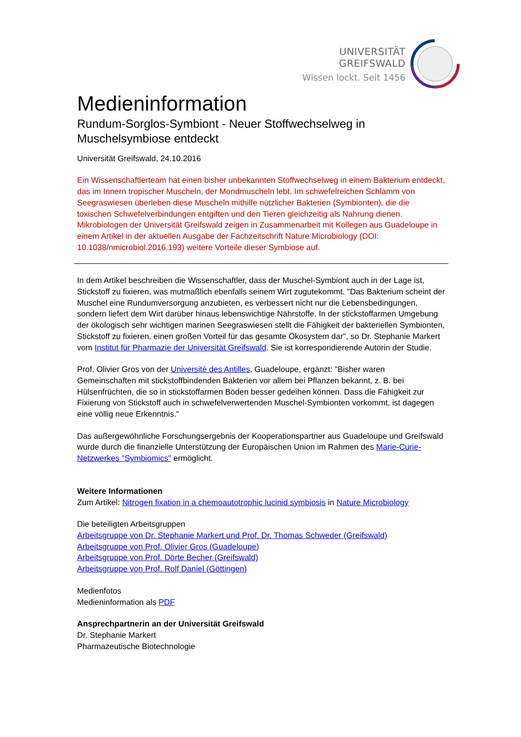UNIVERSITÄT GREIFSWALD
Wissen lockt. Seit 1456
Medieninformation
Rundum-Sorglos-Symbiont - Neuer Stoffwechselweg in Muschelsymbiose entdeckt
Universität Greifswald, 24.10.2016
Ein Wissenschaftlerteam hat einen bisher unbekannten Stoffwechselweg in einem Bakterium entdeckt, das im Innern tropischer Muscheln, der Mondmuscheln lebt. Im schwefelreichen Schlamm von Seegraswiesen überleben diese Muscheln mithilfe nützlicher Bakterien (Symbionten), die die toxischen Schwefelverbindungen entgiften und den Tieren gleichzeitig als Nahrung dienen. Mikrobiologen der Universität Greifswald zeigen in Zusammenarbeit mit Kollegen aus Guadeloupe in einem Artikel in der aktuellen Ausgabe der Fachzeitschrift Nature Microbiology (DOI: 10.1038/nmicrobiol.2016.193) weitere Vorteile dieser Symbiose auf.
In dem Artikel beschreiben die Wissenschaftler, dass der Muschel-Symbiont auch in der Lage ist, Stickstoff zu fixieren, was mutmaßlich ebenfalls seinem Wirt zugutekommt. "Das Bakterium scheint der Muschel eine Rundumversorgung anzubieten, es verbessert nicht nur die Lebensbedingungen, sondern liefert dem Wirt darüber hinaus lebenswichtige Nährstoffe. In der stickstoffarmen Umgebung der ökologisch sehr wichtigen marinen Seegraswiesen stellt die Fähigkeit der bakteriellen Symbionten, Stickstoff zu fixieren, einen großen Vorteil für das gesamte Ökosystem dar", so Dr. Stephanie Markert vom Institut für Pharmazie der Universität Greifswald. Sie ist korrespondierende Autorin der Studie.
Prof. Olivier Gros von der Université des Antilles, Guadeloupe, ergänzt: "Bisher waren Gemeinschaften mit stickstoffbindenden Bakterien vor allem bei Pflanzen bekannt, z. B. bei Hülsenfrüchten, die so in stickstoffarmen Böden besser gedeihen können. Dass die Fähigkeit zur Fixierung von Stickstoff auch in schwefelverwertenden Muschel-Symbionten vorkommt, ist dagegen eine völlig neue Erkenntnis."
Das außergewöhnliche Forschungsergebnis der Kooperationspartner aus Guadeloupe und Greifswald wurde durch die finanzielle Unterstützung der Europäischen Union im Rahmen des Marie-Curie-Netzwerkes "Symbiomics" ermöglicht.
Weitere Informationen
Zum Artikel: Nitrogen fixation in a chemoautotrophic lucinid symbiosis in Nature Microbiology
Die beteiligten Arbeitsgruppen
Arbeitsgruppe von Dr. Stephanie Markert und Prof. Dr. Thomas Schweder (Greifswald)
Arbeitsgruppe von Prof. Olivier Gros (Guadeloupe)
Arbeitsgruppe von Prof. Dörte Becher (Greifswald)
Arbeitsgruppe von Prof. Rolf Daniel (Göttingen)
Medienfotos
Medieninformation als PDF
Ansprechpartnerin an der Universität Greifswald
Dr. Stephanie Markert
Pharmazeutische Biotechnologie